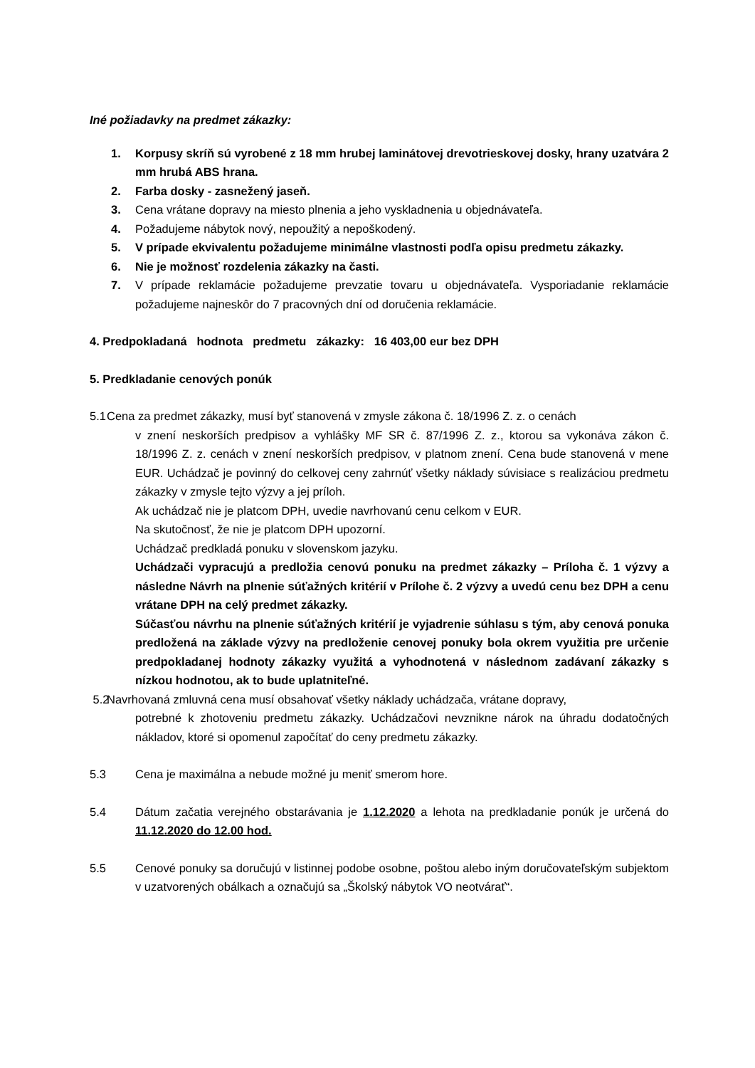Iné požiadavky na predmet zákazky:
1. Korpusy skríň sú vyrobené z 18 mm hrubej laminátovej drevotrieskovej dosky, hrany uzatvára 2 mm hrubá ABS hrana.
2. Farba dosky - zasnežený jaseň.
3. Cena vrátane dopravy na miesto plnenia a jeho vyskladnenia u objednávateľa.
4. Požadujeme nábytok nový, nepoužitý a nepoškodený.
5. V prípade ekvivalentu požadujeme minimálne vlastnosti podľa opisu predmetu zákazky.
6. Nie je možnosť rozdelenia zákazky na časti.
7. V prípade reklamácie požadujeme prevzatie tovaru u objednávateľa. Vysporiadanie reklamácie požadujeme najneskôr do 7 pracovných dní od doručenia reklamácie.
4. Predpokladaná hodnota predmetu zákazky: 16 403,00 eur bez DPH
5. Predkladanie cenových ponúk
5.1 Cena za predmet zákazky, musí byť stanovená v zmysle zákona č. 18/1996 Z. z. o cenách
v znení neskorších predpisov a vyhlášky MF SR č. 87/1996 Z. z., ktorou sa vykonáva zákon č. 18/1996 Z. z. cenách v znení neskorších predpisov, v platnom znení. Cena bude stanovená v mene EUR. Uchádzač je povinný do celkovej ceny zahrnúť všetky náklady súvisiace s realizáciou predmetu zákazky v zmysle tejto výzvy a jej príloh.
Ak uchádzač nie je platcom DPH, uvedie navrhovanú cenu celkom v EUR.
Na skutočnosť, že nie je platcom DPH upozorní.
Uchádzač predkladá ponuku v slovenskom jazyku.
Uchádzači vypracujú a predložia cenovú ponuku na predmet zákazky – Príloha č. 1 výzvy a následne Návrh na plnenie súťažných kritérií v Prílohe č. 2 výzvy a uvedú cenu bez DPH a cenu vrátane DPH na celý predmet zákazky.
Súčasťou návrhu na plnenie súťažných kritérií je vyjadrenie súhlasu s tým, aby cenová ponuka predložená na základe výzvy na predloženie cenovej ponuky bola okrem využitia pre určenie predpokladanej hodnoty zákazky využitá a vyhodnotená v následnom zadávaní zákazky s nízkou hodnotou, ak to bude uplatniteľné.
5.2 Navrhovaná zmluvná cena musí obsahovať všetky náklady uchádzača, vrátane dopravy,
potrebné k zhotoveniu predmetu zákazky. Uchádzačovi nevznikne nárok na úhradu dodatočných nákladov, ktoré si opomenul započítať do ceny predmetu zákazky.
5.3 Cena je maximálna a nebude možné ju meniť smerom hore.
5.4 Dátum začatia verejného obstarávania je 1.12.2020 a lehota na predkladanie ponúk je určená do 11.12.2020 do 12.00 hod.
5.5 Cenové ponuky sa doručujú v listinnej podobe osobne, poštou alebo iným doručovateľským subjektom v uzatvorených obálkach a označujú sa „Školský nábytok VO neotvárať“.